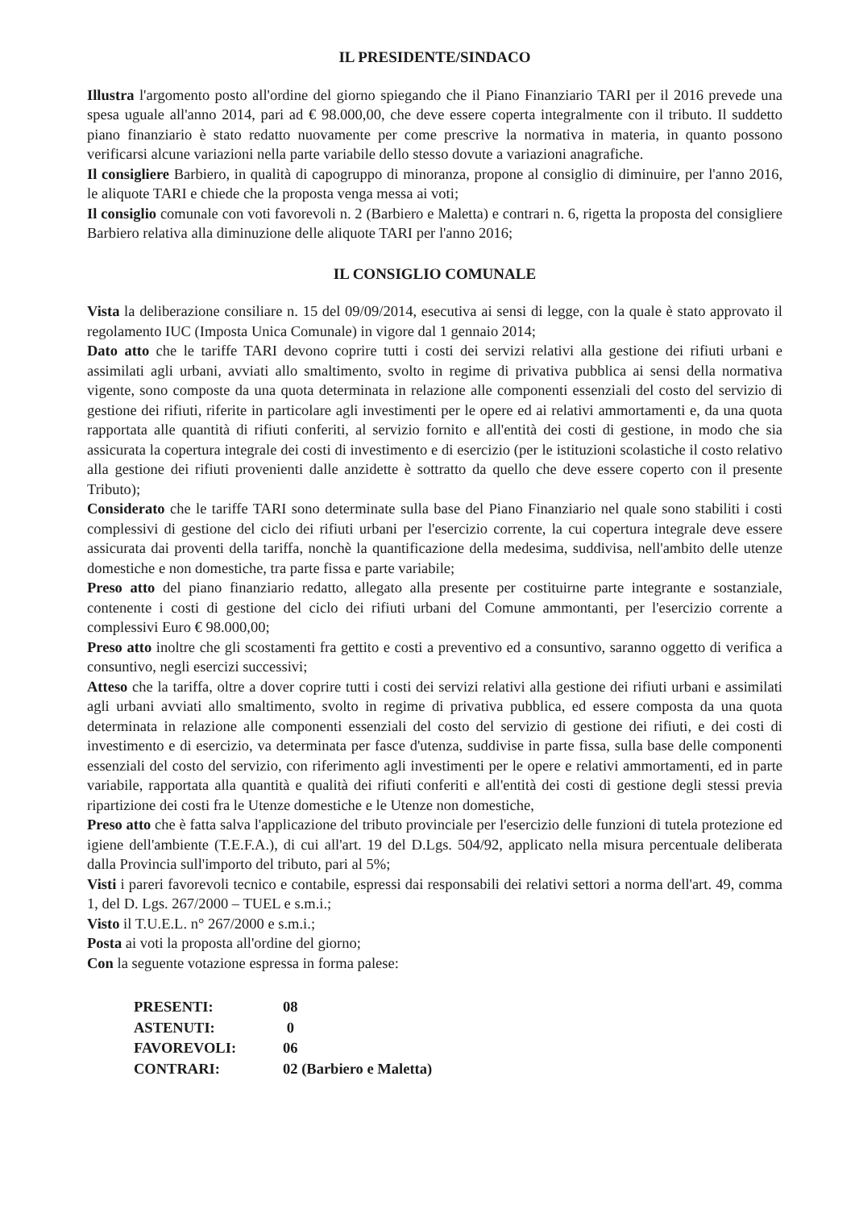IL PRESIDENTE/SINDACO
Illustra l'argomento posto all'ordine del giorno spiegando che il Piano Finanziario TARI per il 2016 prevede una spesa uguale all'anno 2014, pari ad € 98.000,00, che deve essere coperta integralmente con il tributo. Il suddetto piano finanziario è stato redatto nuovamente per come prescrive la normativa in materia, in quanto possono verificarsi alcune variazioni nella parte variabile dello stesso dovute a variazioni anagrafiche.
Il consigliere Barbiero, in qualità di capogruppo di minoranza, propone al consiglio di diminuire, per l'anno 2016, le aliquote TARI e chiede che la proposta venga messa ai voti;
Il consiglio comunale con voti favorevoli n. 2 (Barbiero e Maletta) e contrari n. 6, rigetta la proposta del consigliere Barbiero relativa alla diminuzione delle aliquote TARI per l'anno 2016;
IL CONSIGLIO COMUNALE
Vista la deliberazione consiliare n. 15 del 09/09/2014, esecutiva ai sensi di legge, con la quale è stato approvato il regolamento IUC (Imposta Unica Comunale) in vigore dal 1 gennaio 2014;
Dato atto che le tariffe TARI devono coprire tutti i costi dei servizi relativi alla gestione dei rifiuti urbani e assimilati agli urbani, avviati allo smaltimento, svolto in regime di privativa pubblica ai sensi della normativa vigente, sono composte da una quota determinata in relazione alle componenti essenziali del costo del servizio di gestione dei rifiuti, riferite in particolare agli investimenti per le opere ed ai relativi ammortamenti e, da una quota rapportata alle quantità di rifiuti conferiti, al servizio fornito e all'entità dei costi di gestione, in modo che sia assicurata la copertura integrale dei costi di investimento e di esercizio (per le istituzioni scolastiche il costo relativo alla gestione dei rifiuti provenienti dalle anzidette è sottratto da quello che deve essere coperto con il presente Tributo);
Considerato che le tariffe TARI sono determinate sulla base del Piano Finanziario nel quale sono stabiliti i costi complessivi di gestione del ciclo dei rifiuti urbani per l'esercizio corrente, la cui copertura integrale deve essere assicurata dai proventi della tariffa, nonchè la quantificazione della medesima, suddivisa, nell'ambito delle utenze domestiche e non domestiche, tra parte fissa e parte variabile;
Preso atto del piano finanziario redatto, allegato alla presente per costituirne parte integrante e sostanziale, contenente i costi di gestione del ciclo dei rifiuti urbani del Comune ammontanti, per l'esercizio corrente a complessivi Euro € 98.000,00;
Preso atto inoltre che gli scostamenti fra gettito e costi a preventivo ed a consuntivo, saranno oggetto di verifica a consuntivo, negli esercizi successivi;
Atteso che la tariffa, oltre a dover coprire tutti i costi dei servizi relativi alla gestione dei rifiuti urbani e assimilati agli urbani avviati allo smaltimento, svolto in regime di privativa pubblica, ed essere composta da una quota determinata in relazione alle componenti essenziali del costo del servizio di gestione dei rifiuti, e dei costi di investimento e di esercizio, va determinata per fasce d'utenza, suddivise in parte fissa, sulla base delle componenti essenziali del costo del servizio, con riferimento agli investimenti per le opere e relativi ammortamenti, ed in parte variabile, rapportata alla quantità e qualità dei rifiuti conferiti e all'entità dei costi di gestione degli stessi previa ripartizione dei costi fra le Utenze domestiche e le Utenze non domestiche,
Preso atto che è fatta salva l'applicazione del tributo provinciale per l'esercizio delle funzioni di tutela protezione ed igiene dell'ambiente (T.E.F.A.), di cui all'art. 19 del D.Lgs. 504/92, applicato nella misura percentuale deliberata dalla Provincia sull'importo del tributo, pari al 5%;
Visti i pareri favorevoli tecnico e contabile, espressi dai responsabili dei relativi settori a norma dell'art. 49, comma 1, del D. Lgs. 267/2000 – TUEL e s.m.i.;
Visto il T.U.E.L. n° 267/2000 e s.m.i.;
Posta ai voti la proposta all'ordine del giorno;
Con la seguente votazione espressa in forma palese:
| PRESENTI: | 08 |
| ASTENUTI: | 0 |
| FAVOREVOLI: | 06 |
| CONTRARI: | 02 (Barbiero e Maletta) |